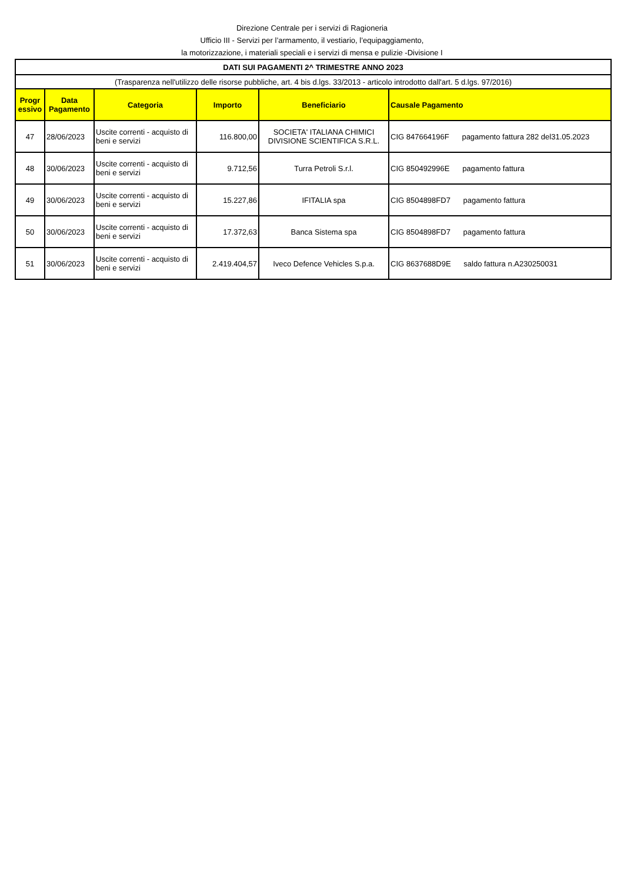Direzione Centrale per i servizi di Ragioneria
Ufficio III - Servizi per l’armamento, il vestiario, l’equipaggiamento,
la motorizzazione, i materiali speciali e i servizi di mensa e pulizie -Divisione I
| DATI SUI PAGAMENTI 2^ TRIMESTRE ANNO 2023 | | | | | |
| (Trasparenza nell'utilizzo delle risorse pubbliche, art. 4 bis d.lgs. 33/2013 - articolo introdotto dall'art. 5 d.lgs. 97/2016) | | | | | |
| Progr essivo | Data Pagamento | Categoria | Importo | Beneficiario | Causale Pagamento |
| 47 | 28/06/2023 | Uscite correnti - acquisto di beni e servizi | 116.800,00 | SOCIETA' ITALIANA CHIMICI DIVISIONE SCIENTIFICA S.R.L. | CIG 847664196F pagamento fattura 282 del31.05.2023 |
| 48 | 30/06/2023 | Uscite correnti - acquisto di beni e servizi | 9.712,56 | Turra Petroli S.r.l. | CIG 850492996E pagamento fattura |
| 49 | 30/06/2023 | Uscite correnti - acquisto di beni e servizi | 15.227,86 | IFITALIA spa | CIG 8504898FD7 pagamento fattura |
| 50 | 30/06/2023 | Uscite correnti - acquisto di beni e servizi | 17.372,63 | Banca Sistema spa | CIG 8504898FD7 pagamento fattura |
| 51 | 30/06/2023 | Uscite correnti - acquisto di beni e servizi | 2.419.404,57 | Iveco Defence Vehicles S.p.a. | CIG 8637688D9E saldo fattura n.A230250031 |